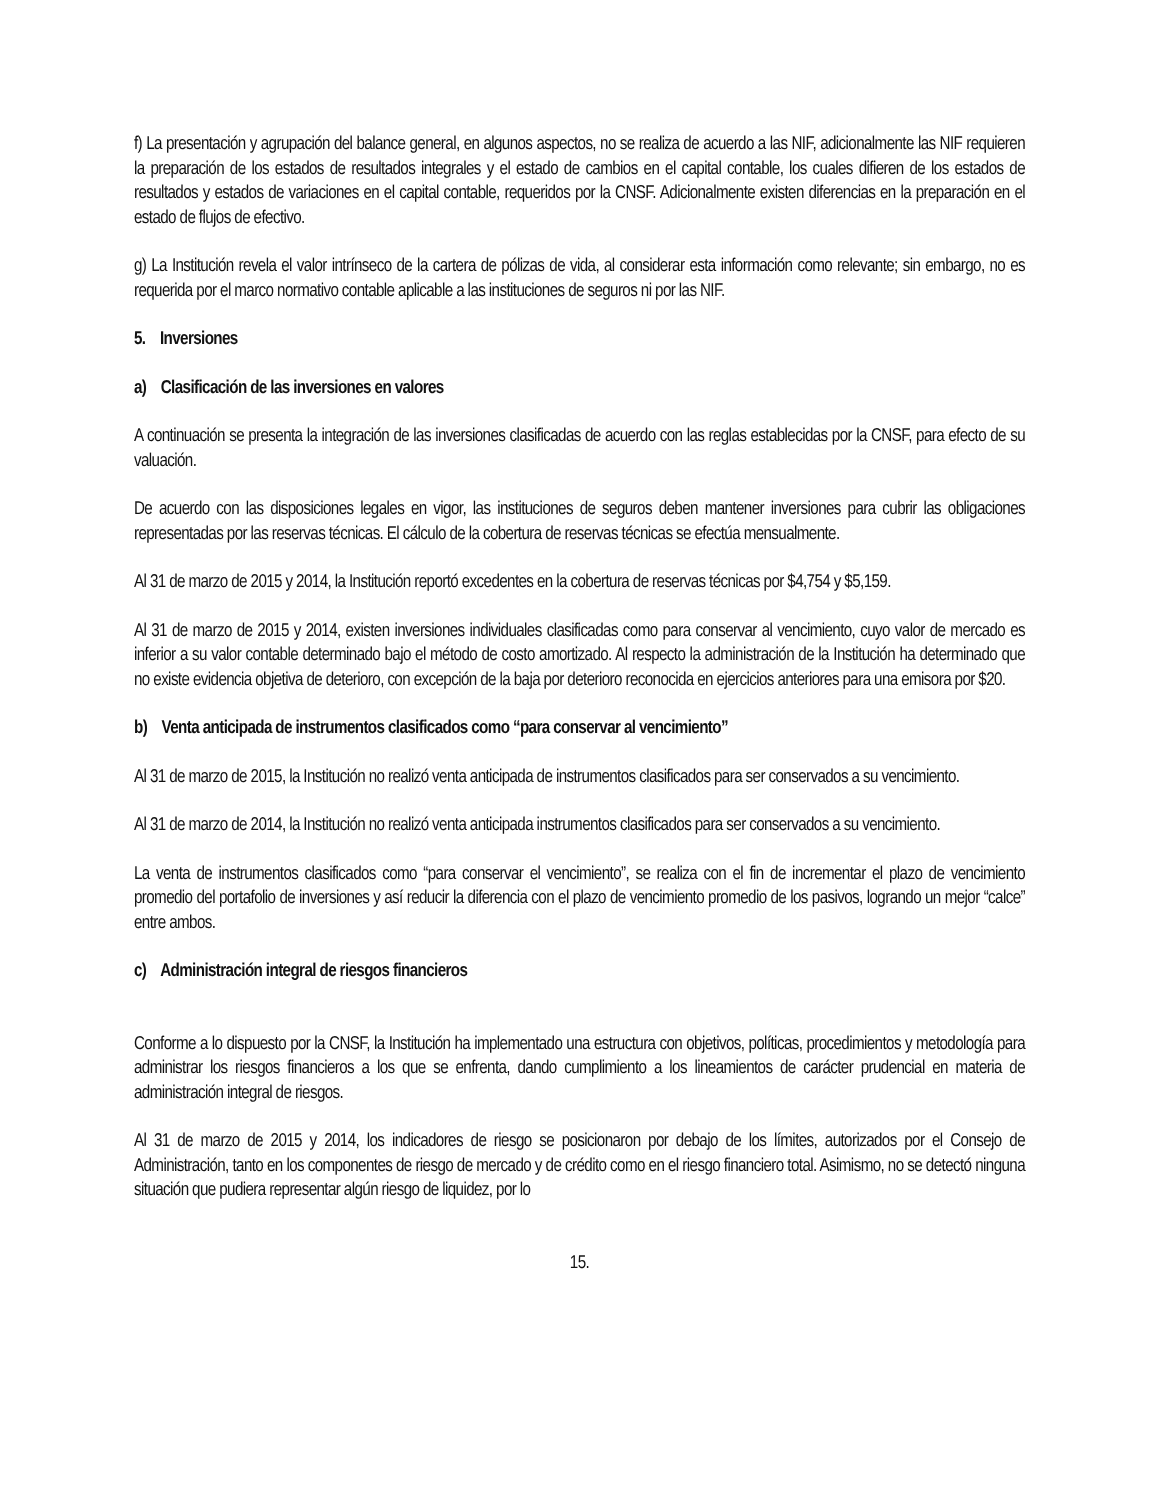f) La presentación y agrupación del balance general, en algunos aspectos, no se realiza de acuerdo a las NIF, adicionalmente las NIF requieren la preparación de los estados de resultados integrales y el estado de cambios en el capital contable, los cuales difieren de los estados de resultados y estados de variaciones en el capital contable, requeridos por la CNSF. Adicionalmente existen diferencias en la preparación en el estado de flujos de efectivo.
g) La Institución revela el valor intrínseco de la cartera de pólizas de vida, al considerar esta información como relevante; sin embargo, no es requerida por el marco normativo contable aplicable a las instituciones de seguros ni por las NIF.
5. Inversiones
a) Clasificación de las inversiones en valores
A continuación se presenta la integración de las inversiones clasificadas de acuerdo con las reglas establecidas por la CNSF, para efecto de su valuación.
De acuerdo con las disposiciones legales en vigor, las instituciones de seguros deben mantener inversiones para cubrir las obligaciones representadas por las reservas técnicas. El cálculo de la cobertura de reservas técnicas se efectúa mensualmente.
Al 31 de marzo de 2015 y 2014, la Institución reportó excedentes en la cobertura de reservas técnicas por $4,754 y $5,159.
Al 31 de marzo de 2015 y 2014, existen inversiones individuales clasificadas como para conservar al vencimiento, cuyo valor de mercado es inferior a su valor contable determinado bajo el método de costo amortizado. Al respecto la administración de la Institución ha determinado que no existe evidencia objetiva de deterioro, con excepción de la baja por deterioro reconocida en ejercicios anteriores para una emisora por $20.
b) Venta anticipada de instrumentos clasificados como “para conservar al vencimiento”
Al 31 de marzo de 2015, la Institución no realizó venta anticipada de instrumentos clasificados para ser conservados a su vencimiento.
Al 31 de marzo de 2014, la Institución no realizó venta anticipada instrumentos clasificados para ser conservados a su vencimiento.
La venta de instrumentos clasificados como “para conservar el vencimiento”, se realiza con el fin de incrementar el plazo de vencimiento promedio del portafolio de inversiones y así reducir la diferencia con el plazo de vencimiento promedio de los pasivos, logrando un mejor “calce” entre ambos.
c) Administración integral de riesgos financieros
Conforme a lo dispuesto por la CNSF, la Institución ha implementado una estructura con objetivos, políticas, procedimientos y metodología para administrar los riesgos financieros a los que se enfrenta, dando cumplimiento a los lineamientos de carácter prudencial en materia de administración integral de riesgos.
Al 31 de marzo de 2015 y 2014, los indicadores de riesgo se posicionaron por debajo de los límites, autorizados por el Consejo de Administración, tanto en los componentes de riesgo de mercado y de crédito como en el riesgo financiero total. Asimismo, no se detectó ninguna situación que pudiera representar algún riesgo de liquidez, por lo
15.